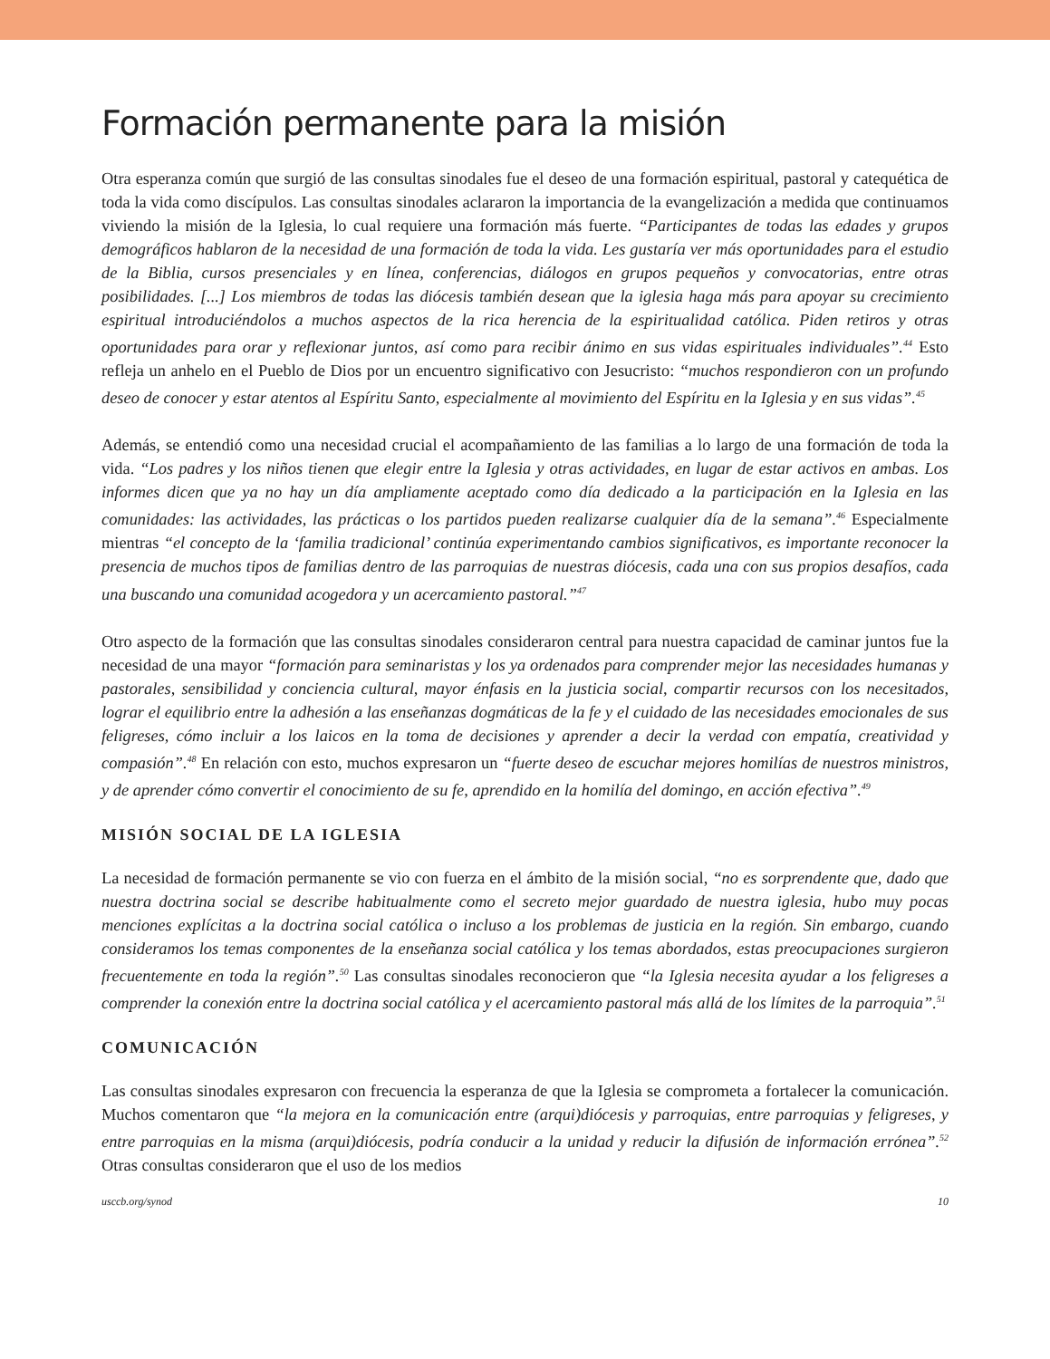Formación permanente para la misión
Otra esperanza común que surgió de las consultas sinodales fue el deseo de una formación espiritual, pastoral y catequética de toda la vida como discípulos. Las consultas sinodales aclararon la importancia de la evangelización a medida que continuamos viviendo la misión de la Iglesia, lo cual requiere una formación más fuerte. “Participantes de todas las edades y grupos demográficos hablaron de la necesidad de una formación de toda la vida. Les gustaría ver más oportunidades para el estudio de la Biblia, cursos presenciales y en línea, conferencias, diálogos en grupos pequeños y convocatorias, entre otras posibilidades. [...] Los miembros de todas las diócesis también desean que la iglesia haga más para apoyar su crecimiento espiritual introduciéndolos a muchos aspectos de la rica herencia de la espiritualidad católica. Piden retiros y otras oportunidades para orar y reflexionar juntos, así como para recibir ánimo en sus vidas espirituales individuales”.<sup>44</sup> Esto refleja un anhelo en el Pueblo de Dios por un encuentro significativo con Jesucristo: “muchos respondieron con un profundo deseo de conocer y estar atentos al Espíritu Santo, especialmente al movimiento del Espíritu en la Iglesia y en sus vidas”.<sup>45</sup>
Además, se entendió como una necesidad crucial el acompañamiento de las familias a lo largo de una formación de toda la vida. “Los padres y los niños tienen que elegir entre la Iglesia y otras actividades, en lugar de estar activos en ambas. Los informes dicen que ya no hay un día ampliamente aceptado como día dedicado a la participación en la Iglesia en las comunidades: las actividades, las prácticas o los partidos pueden realizarse cualquier día de la semana”.<sup>46</sup> Especialmente mientras “el concepto de la ‘familia tradicional’ continúa experimentando cambios significativos, es importante reconocer la presencia de muchos tipos de familias dentro de las parroquias de nuestras diócesis, cada una con sus propios desafíos, cada una buscando una comunidad acogedora y un acercamiento pastoral.”<sup>47</sup>
Otro aspecto de la formación que las consultas sinodales consideraron central para nuestra capacidad de caminar juntos fue la necesidad de una mayor “formación para seminaristas y los ya ordenados para comprender mejor las necesidades humanas y pastorales, sensibilidad y conciencia cultural, mayor énfasis en la justicia social, compartir recursos con los necesitados, lograr el equilibrio entre la adhesión a las enseñanzas dogmáticas de la fe y el cuidado de las necesidades emocionales de sus feligreses, cómo incluir a los laicos en la toma de decisiones y aprender a decir la verdad con empatía, creatividad y compasión”.<sup>48</sup> En relación con esto, muchos expresaron un “fuerte deseo de escuchar mejores homilías de nuestros ministros, y de aprender cómo convertir el conocimiento de su fe, aprendido en la homilía del domingo, en acción efectiva”.<sup>49</sup>
MISIÓN SOCIAL DE LA IGLESIA
La necesidad de formación permanente se vio con fuerza en el ámbito de la misión social, “no es sorprendente que, dado que nuestra doctrina social se describe habitualmente como el secreto mejor guardado de nuestra iglesia, hubo muy pocas menciones explícitas a la doctrina social católica o incluso a los problemas de justicia en la región. Sin embargo, cuando consideramos los temas componentes de la enseñanza social católica y los temas abordados, estas preocupaciones surgieron frecuentemente en toda la región”.<sup>50</sup> Las consultas sinodales reconocieron que “la Iglesia necesita ayudar a los feligreses a comprender la conexión entre la doctrina social católica y el acercamiento pastoral más allá de los límites de la parroquia”.<sup>51</sup>
COMUNICACIÓN
Las consultas sinodales expresaron con frecuencia la esperanza de que la Iglesia se comprometa a fortalecer la comunicación. Muchos comentaron que “la mejora en la comunicación entre (arqui)diócesis y parroquias, entre parroquias y feligreses, y entre parroquias en la misma (arqui)diócesis, podría conducir a la unidad y reducir la difusión de información errónea”.<sup>52</sup> Otras consultas consideraron que el uso de los medios
usccb.org/synod 10